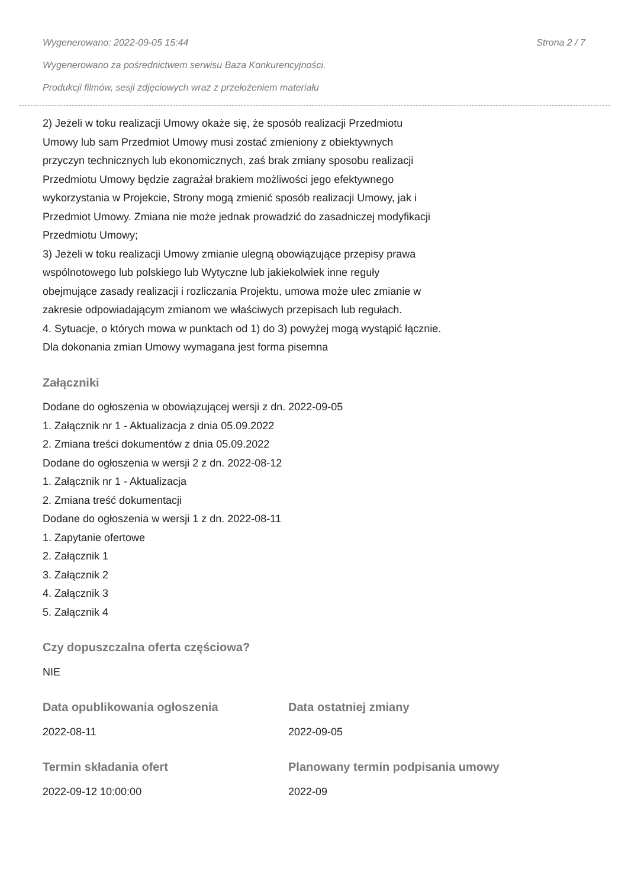Wygenerowano: 2022-09-05 15:44 Strona 2 / 7
Wygenerowano za pośrednictwem serwisu Baza Konkurencyjności.
Produkcji filmów, sesji zdjęciowych wraz z przełożeniem materiału
2) Jeżeli w toku realizacji Umowy okaże się, że sposób realizacji Przedmiotu
Umowy lub sam Przedmiot Umowy musi zostać zmieniony z obiektywnych
przyczyn technicznych lub ekonomicznych, zaś brak zmiany sposobu realizacji
Przedmiotu Umowy będzie zagrażał brakiem możliwości jego efektywnego
wykorzystania w Projekcie, Strony mogą zmienić sposób realizacji Umowy, jak i
Przedmiot Umowy. Zmiana nie może jednak prowadzić do zasadniczej modyfikacji
Przedmiotu Umowy;
3) Jeżeli w toku realizacji Umowy zmianie ulegną obowiązujące przepisy prawa
wspólnotowego lub polskiego lub Wytyczne lub jakiekolwiek inne reguły
obejmujące zasady realizacji i rozliczania Projektu, umowa może ulec zmianie w
zakresie odpowiadającym zmianom we właściwych przepisach lub regułach.
4. Sytuacje, o których mowa w punktach od 1) do 3) powyżej mogą wystąpić łącznie.
Dla dokonania zmian Umowy wymagana jest forma pisemna
Załączniki
Dodane do ogłoszenia w obowiązującej wersji z dn. 2022-09-05
1. Załącznik nr 1 - Aktualizacja z dnia 05.09.2022
2. Zmiana treści dokumentów z dnia 05.09.2022
Dodane do ogłoszenia w wersji 2 z dn. 2022-08-12
1. Załącznik nr 1 - Aktualizacja
2. Zmiana treść dokumentacji
Dodane do ogłoszenia w wersji 1 z dn. 2022-08-11
1. Zapytanie ofertowe
2. Załącznik 1
3. Załącznik 2
4. Załącznik 3
5. Załącznik 4
Czy dopuszczalna oferta częściowa?
NIE
Data opublikowania ogłoszenia
2022-08-11
Data ostatniej zmiany
2022-09-05
Termin składania ofert
2022-09-12 10:00:00
Planowany termin podpisania umowy
2022-09